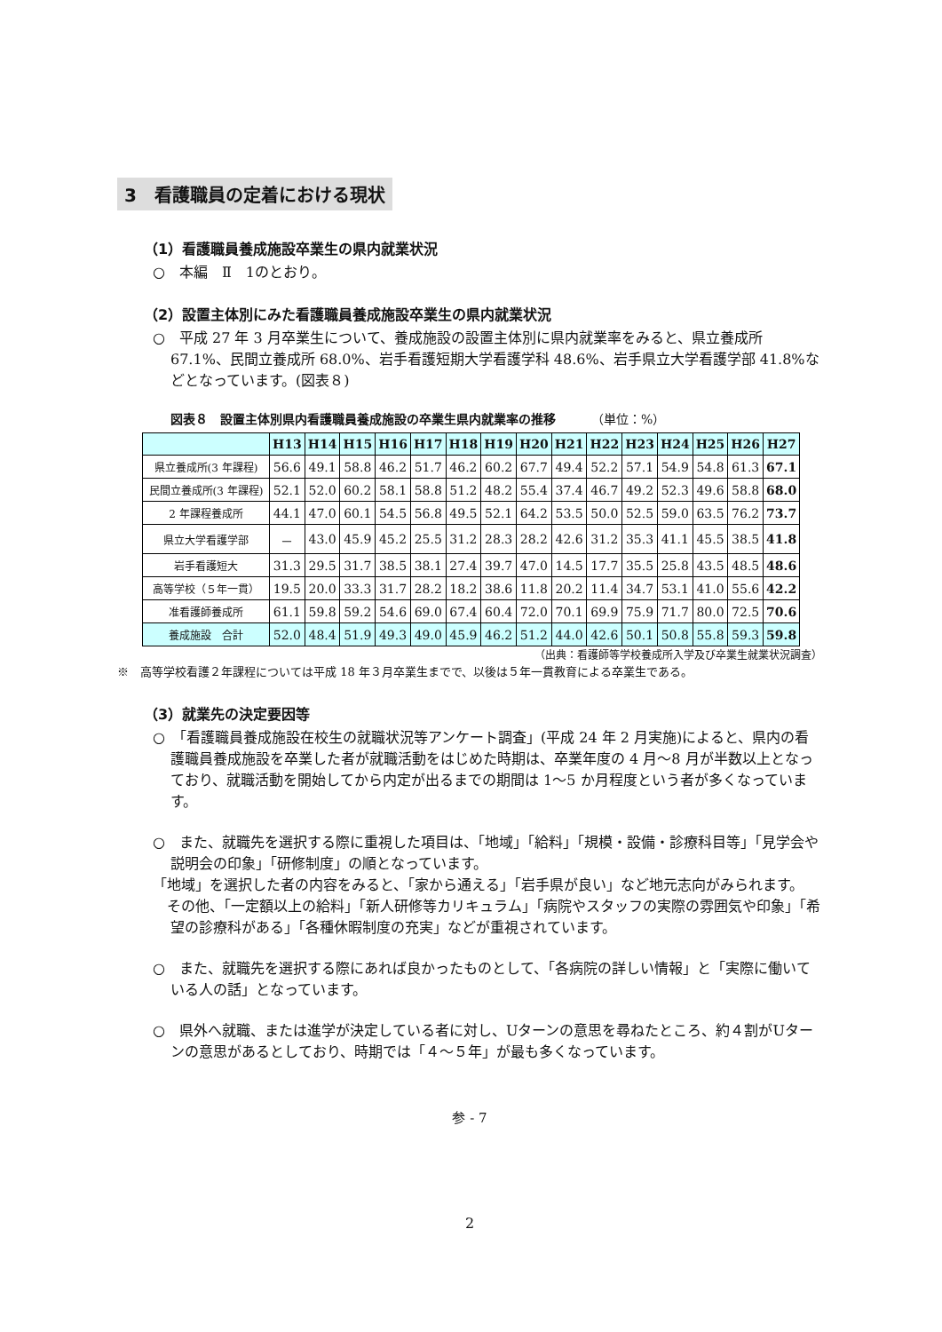3　看護職員の定着における現状
（1）看護職員養成施設卒業生の県内就業状況
○　本編　Ⅱ　1のとおり。
（2）設置主体別にみた看護職員養成施設卒業生の県内就業状況
○　平成 27 年 3 月卒業生について、養成施設の設置主体別に県内就業率をみると、県立養成所 67.1%、民間立養成所 68.0%、岩手看護短期大学看護学科 48.6%、岩手県立大学看護学部 41.8%などとなっています。(図表８)
図表８　設置主体別県内看護職員養成施設の卒業生県内就業率の推移 （単位：%）
| | H13 | H14 | H15 | H16 | H17 | H18 | H19 | H20 | H21 | H22 | H23 | H24 | H25 | H26 | H27 |
| --- | --- | --- | --- | --- | --- | --- | --- | --- | --- | --- | --- | --- | --- | --- | --- |
| 県立養成所(3 年課程) | 56.6 | 49.1 | 58.8 | 46.2 | 51.7 | 46.2 | 60.2 | 67.7 | 49.4 | 52.2 | 57.1 | 54.9 | 54.8 | 61.3 | 67.1 |
| 民間立養成所(3 年課程) | 52.1 | 52.0 | 60.2 | 58.1 | 58.8 | 51.2 | 48.2 | 55.4 | 37.4 | 46.7 | 49.2 | 52.3 | 49.6 | 58.8 | 68.0 |
| 2 年課程養成所 | 44.1 | 47.0 | 60.1 | 54.5 | 56.8 | 49.5 | 52.1 | 64.2 | 53.5 | 50.0 | 52.5 | 59.0 | 63.5 | 76.2 | 73.7 |
| 県立大学看護学部 | － | 43.0 | 45.9 | 45.2 | 25.5 | 31.2 | 28.3 | 28.2 | 42.6 | 31.2 | 35.3 | 41.1 | 45.5 | 38.5 | 41.8 |
| 岩手看護短大 | 31.3 | 29.5 | 31.7 | 38.5 | 38.1 | 27.4 | 39.7 | 47.0 | 14.5 | 17.7 | 35.5 | 25.8 | 43.5 | 48.5 | 48.6 |
| 高等学校（５年一貫） | 19.5 | 20.0 | 33.3 | 31.7 | 28.2 | 18.2 | 38.6 | 11.8 | 20.2 | 11.4 | 34.7 | 53.1 | 41.0 | 55.6 | 42.2 |
| 准看護師養成所 | 61.1 | 59.8 | 59.2 | 54.6 | 69.0 | 67.4 | 60.4 | 72.0 | 70.1 | 69.9 | 75.9 | 71.7 | 80.0 | 72.5 | 70.6 |
| 養成施設 合計 | 52.0 | 48.4 | 51.9 | 49.3 | 49.0 | 45.9 | 46.2 | 51.2 | 44.0 | 42.6 | 50.1 | 50.8 | 55.8 | 59.3 | 59.8 |
（出典：看護師等学校養成所入学及び卒業生就業状況調査）
※　高等学校看護２年課程については平成 18 年３月卒業生までで、以後は５年一貫教育による卒業生である。
（3）就業先の決定要因等
○　「看護職員養成施設在校生の就職状況等アンケート調査」(平成 24 年 2 月実施)によると、県内の看護職員養成施設を卒業した者が就職活動をはじめた時期は、卒業年度の 4 月～8 月が半数以上となっており、就職活動を開始してから内定が出るまでの期間は 1～5 か月程度という者が多くなっています。
○　また、就職先を選択する際に重視した項目は、「地域」「給料」「規模・設備・診療科目等」「見学会や説明会の印象」「研修制度」の順となっています。
「地域」を選択した者の内容をみると、「家から通える」「岩手県が良い」など地元志向がみられます。
　その他、「一定額以上の給料」「新人研修等カリキュラム」「病院やスタッフの実際の雰囲気や印象」「希望の診療科がある」「各種休暇制度の充実」などが重視されています。
○　また、就職先を選択する際にあれば良かったものとして、「各病院の詳しい情報」と「実際に働いている人の話」となっています。
○　県外へ就職、または進学が決定している者に対し、Uターンの意思を尋ねたところ、約４割がUターンの意思があるとしており、時期では「４～５年」が最も多くなっています。
参 - 7
2